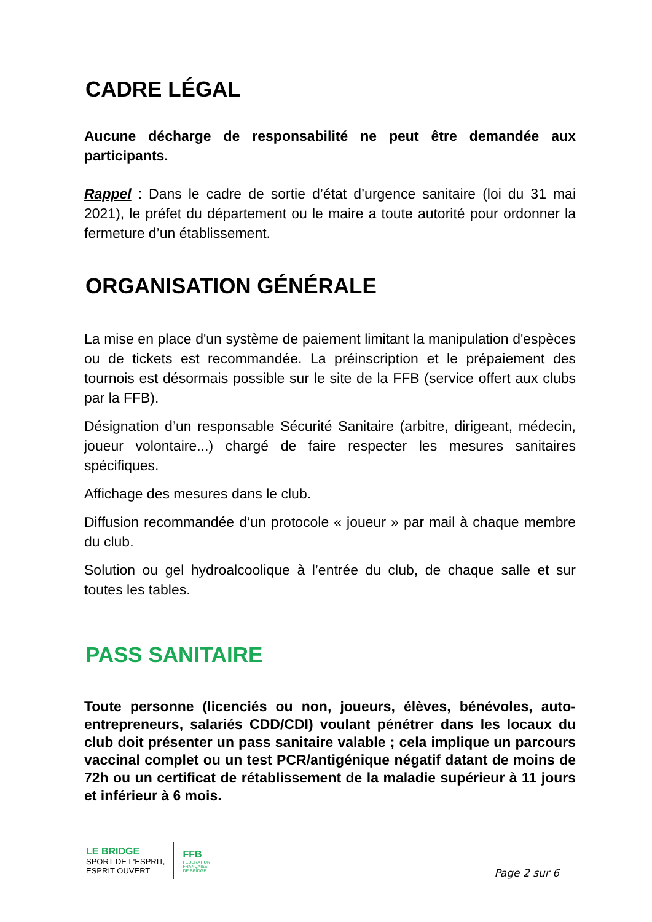CADRE LÉGAL
Aucune décharge de responsabilité ne peut être demandée aux participants.
Rappel : Dans le cadre de sortie d’état d’urgence sanitaire (loi du 31 mai 2021), le préfet du département ou le maire a toute autorité pour ordonner la fermeture d’un établissement.
ORGANISATION GÉNÉRALE
La mise en place d'un système de paiement limitant la manipulation d'espèces ou de tickets est recommandée. La préinscription et le prépaiement des tournois est désormais possible sur le site de la FFB (service offert aux clubs par la FFB).
Désignation d’un responsable Sécurité Sanitaire (arbitre, dirigeant, médecin, joueur volontaire...) chargé de faire respecter les mesures sanitaires spécifiques.
Affichage des mesures dans le club.
Diffusion recommandée d’un protocole « joueur » par mail à chaque membre du club.
Solution ou gel hydroalcoolique à l’entrée du club, de chaque salle et sur toutes les tables.
PASS SANITAIRE
Toute personne (licenciés ou non, joueurs, élèves, bénévoles, auto-entrepreneurs, salariés CDD/CDI) voulant pénétrer dans les locaux du club doit présenter un pass sanitaire valable ; cela implique un parcours vaccinal complet ou un test PCR/antigénique négatif datant de moins de 72h ou un certificat de rétablissement de la maladie supérieur à 11 jours et inférieur à 6 mois.
LE BRIDGE
SPORT DE L'ESPRIT,
ESPRIT OUVERT
FFB
FEDERATION
FRANÇAISE
DE BRIDGE
Page 2 sur 6